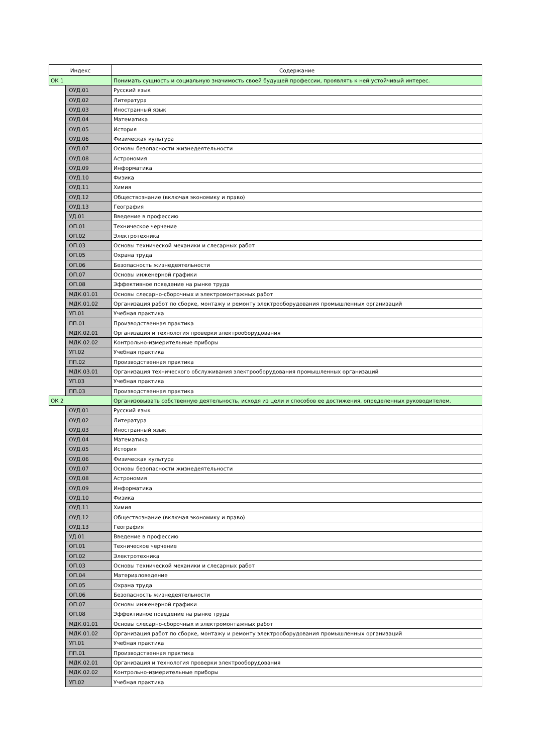| Индекс | | Содержание |
| --- | --- | --- |
| ОК 1 | | Понимать сущность и социальную значимость своей будущей профессии, проявлять к ней устойчивый интерес. |
| | ОУД.01 | Русский язык |
| | ОУД.02 | Литература |
| | ОУД.03 | Иностранный язык |
| | ОУД.04 | Математика |
| | ОУД.05 | История |
| | ОУД.06 | Физическая культура |
| | ОУД.07 | Основы безопасности жизнедеятельности |
| | ОУД.08 | Астрономия |
| | ОУД.09 | Информатика |
| | ОУД.10 | Физика |
| | ОУД.11 | Химия |
| | ОУД.12 | Обществознание (включая экономику и право) |
| | ОУД.13 | География |
| | УД.01 | Введение в профессию |
| | ОП.01 | Техническое черчение |
| | ОП.02 | Электротехника |
| | ОП.03 | Основы технической механики и слесарных работ |
| | ОП.05 | Охрана труда |
| | ОП.06 | Безопасность жизнедеятельности |
| | ОП.07 | Основы инженерной графики |
| | ОП.08 | Эффективное поведение на рынке труда |
| | МДК.01.01 | Основы слесарно-сборочных и электромонтажных работ |
| | МДК.01.02 | Организация работ по сборке, монтажу и ремонту электрооборудования промышленных организаций |
| | УП.01 | Учебная практика |
| | ПП.01 | Производственная практика |
| | МДК.02.01 | Организация и технология проверки электрооборудования |
| | МДК.02.02 | Контрольно-измерительные приборы |
| | УП.02 | Учебная практика |
| | ПП.02 | Производственная практика |
| | МДК.03.01 | Организация технического обслуживания электрооборудования промышленных организаций |
| | УП.03 | Учебная практика |
| | ПП.03 | Производственная практика |
| ОК 2 | | Организовывать собственную деятельность, исходя из цели и способов ее достижения, определенных руководителем. |
| | ОУД.01 | Русский язык |
| | ОУД.02 | Литература |
| | ОУД.03 | Иностранный язык |
| | ОУД.04 | Математика |
| | ОУД.05 | История |
| | ОУД.06 | Физическая культура |
| | ОУД.07 | Основы безопасности жизнедеятельности |
| | ОУД.08 | Астрономия |
| | ОУД.09 | Информатика |
| | ОУД.10 | Физика |
| | ОУД.11 | Химия |
| | ОУД.12 | Обществознание (включая экономику и право) |
| | ОУД.13 | География |
| | УД.01 | Введение в профессию |
| | ОП.01 | Техническое черчение |
| | ОП.02 | Электротехника |
| | ОП.03 | Основы технической механики и слесарных работ |
| | ОП.04 | Материаловедение |
| | ОП.05 | Охрана труда |
| | ОП.06 | Безопасность жизнедеятельности |
| | ОП.07 | Основы инженерной графики |
| | ОП.08 | Эффективное поведение на рынке труда |
| | МДК.01.01 | Основы слесарно-сборочных и электромонтажных работ |
| | МДК.01.02 | Организация работ по сборке, монтажу и ремонту электрооборудования промышленных организаций |
| | УП.01 | Учебная практика |
| | ПП.01 | Производственная практика |
| | МДК.02.01 | Организация и технология проверки электрооборудования |
| | МДК.02.02 | Контрольно-измерительные приборы |
| | УП.02 | Учебная практика |